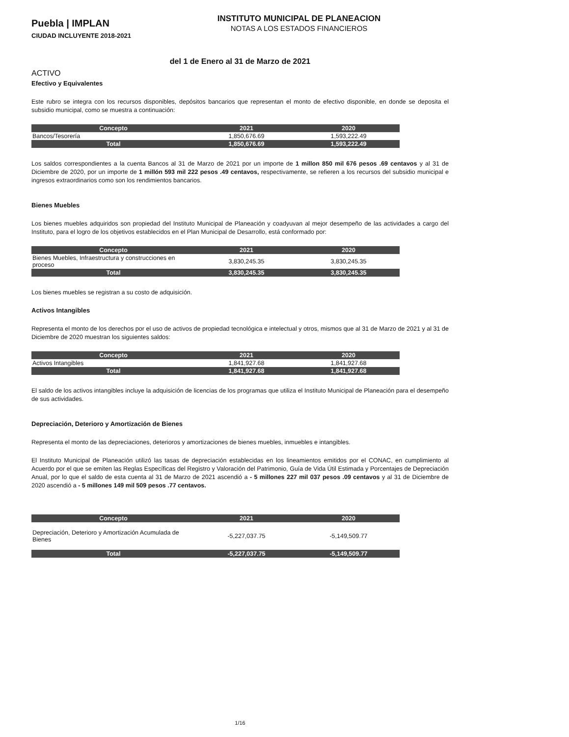Puebla | IMPLAN
CIUDAD INCLUYENTE 2018-2021
INSTITUTO MUNICIPAL DE PLANEACION
NOTAS A LOS ESTADOS FINANCIEROS
del 1 de Enero al 31 de Marzo de 2021
ACTIVO
Efectivo y Equivalentes
Este rubro se integra con los recursos disponibles, depósitos bancarios que representan el monto de efectivo disponible, en donde se deposita el subsidio municipal, como se muestra a continuación:
| Concepto | 2021 | 2020 |
| --- | --- | --- |
| Bancos/Tesorería | 1,850,676.69 | 1,593,222.49 |
| Total | 1,850,676.69 | 1,593,222.49 |
Los saldos correspondientes a la cuenta Bancos al 31 de Marzo de 2021 por un importe de 1 millon 850 mil 676 pesos .69 centavos y al 31 de Diciembre de 2020, por un importe de 1 millón 593 mil 222 pesos .49 centavos, respectivamente, se refieren a los recursos del subsidio municipal e ingresos extraordinarios como son los rendimientos bancarios.
Bienes Muebles
Los bienes muebles adquiridos son propiedad del Instituto Municipal de Planeación y coadyuvan al mejor desempeño de las actividades a cargo del Instituto, para el logro de los objetivos establecidos en el Plan Municipal de Desarrollo, está conformado por:
| Concepto | 2021 | 2020 |
| --- | --- | --- |
| Bienes Muebles, Infraestructura y construcciones en proceso | 3,830,245.35 | 3,830,245.35 |
| Total | 3,830,245.35 | 3,830,245.35 |
Los bienes muebles se registran a su costo de adquisición.
Activos Intangibles
Representa el monto de los derechos por el uso de activos de propiedad tecnológica e intelectual y otros, mismos que al 31 de Marzo de 2021 y al 31 de Diciembre de 2020 muestran los siguientes saldos:
| Concepto | 2021 | 2020 |
| --- | --- | --- |
| Activos Intangibles | 1,841,927.68 | 1,841,927.68 |
| Total | 1,841,927.68 | 1,841,927.68 |
El saldo de los activos intangibles incluye la adquisición de licencias de los programas que utiliza el Instituto Municipal de Planeación para el desempeño de sus actividades.
Depreciación, Deterioro y Amortización de Bienes
Representa el monto de las depreciaciones, deterioros y amortizaciones de bienes muebles, inmuebles e intangibles.
El Instituto Municipal de Planeación utilizó las tasas de depreciación establecidas en los lineamientos emitidos por el CONAC, en cumplimiento al Acuerdo por el que se emiten las Reglas Específicas del Registro y Valoración del Patrimonio, Guía de Vida Útil Estimada y Porcentajes de Depreciación Anual, por lo que el saldo de esta cuenta al 31 de Marzo de 2021 ascendió a - 5 millones 227 mil 037 pesos .09 centavos y al 31 de Diciembre de 2020 ascendió a - 5 millones 149 mil 509 pesos .77 centavos.
| Concepto | 2021 | 2020 |
| --- | --- | --- |
| Depreciación, Deterioro y Amortización Acumulada de Bienes | -5,227,037.75 | -5,149,509.77 |
| Total | -5,227,037.75 | -5,149,509.77 |
1/16